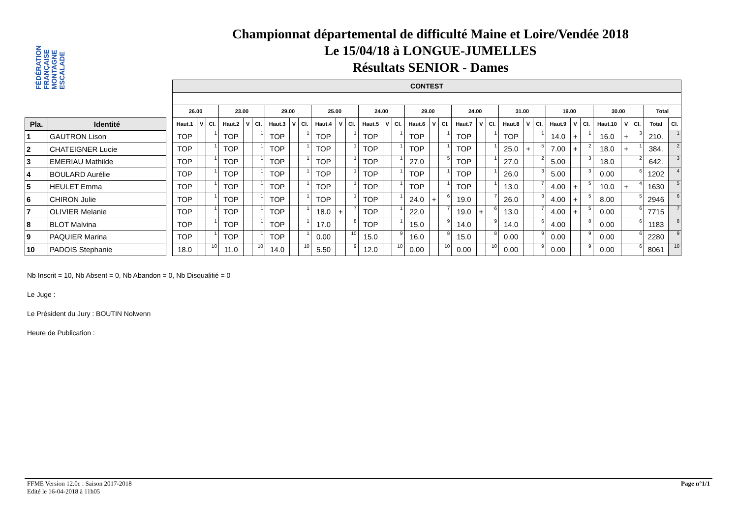FÉDÉRATION FRANÇAISE MONTAGNE ESCALADE
Championnat départemental de difficulté Maine et Loire/Vendée 2018
Le 15/04/18 à LONGUE-JUMELLES
Résultats SENIOR - Dames
| Pla. | Identité |
| --- | --- |
| 1 | GAUTRON Lison |
| 2 | CHATEIGNER Lucie |
| 3 | EMERIAU Mathilde |
| 4 | BOULARD Aurélie |
| 5 | HEULET Emma |
| 6 | CHIRON Julie |
| 7 | OLIVIER Melanie |
| 8 | BLOT Malvina |
| 9 | PAQUIER Marina |
| 10 | PADOIS Stephanie |
| CONTEST | | | | | | | | | | | | | | | | | | | | | | | | | | | | | | | |
| --- | --- | --- | --- | --- | --- | --- | --- | --- | --- | --- | --- | --- | --- | --- | --- | --- | --- | --- | --- | --- | --- | --- | --- | --- | --- | --- | --- | --- | --- | --- | --- |
| 26.00 | | | 23.00 | | | 29.00 | | | 25.00 | | | 24.00 | | | 29.00 | | | 24.00 | | | 31.00 | | | 19.00 | | | 30.00 | | | Total | |
| Haut.1 | V | Cl. | Haut.2 | V | Cl. | Haut.3 | V | Cl. | Haut.4 | V | Cl. | Haut.5 | V | Cl. | Haut.6 | V | Cl. | Haut.7 | V | Cl. | Haut.8 | V | Cl. | Haut.9 | V | Cl. | Haut.10 | V | Cl. | Total | Cl. |
| TOP | | 1 | TOP | | 1 | TOP | | 1 | TOP | | 1 | TOP | | 1 | TOP | | 1 | TOP | | 1 | TOP | | 1 | 14.0 | + | 1 | 16.0 | + | 3 | 210. | 1 |
| TOP | | 1 | TOP | | 1 | TOP | | 1 | TOP | | 1 | TOP | | 1 | TOP | | 1 | TOP | | 1 | 25.0 | + | 5 | 7.00 | + | 2 | 18.0 | + | 1 | 384. | 2 |
| TOP | | 1 | TOP | | 1 | TOP | | 1 | TOP | | 1 | TOP | | 1 | 27.0 | | 5 | TOP | | 1 | 27.0 | | 2 | 5.00 | | 3 | 18.0 | | 2 | 642. | 3 |
| TOP | | 1 | TOP | | 1 | TOP | | 1 | TOP | | 1 | TOP | | 1 | TOP | | 1 | TOP | | 1 | 26.0 | | 3 | 5.00 | | 3 | 0.00 | | 6 | 1202 | 4 |
| TOP | | 1 | TOP | | 1 | TOP | | 1 | TOP | | 1 | TOP | | 1 | TOP | | 1 | TOP | | 1 | 13.0 | | 7 | 4.00 | + | 5 | 10.0 | + | 4 | 1630 | 5 |
| TOP | | 1 | TOP | | 1 | TOP | | 1 | TOP | | 1 | TOP | | 1 | 24.0 | + | 6 | 19.0 | | 7 | 26.0 | | 3 | 4.00 | + | 5 | 8.00 | | 5 | 2946 | 6 |
| TOP | | 1 | TOP | | 1 | TOP | | 1 | 18.0 | + | 7 | TOP | | 1 | 22.0 | | 7 | 19.0 | + | 6 | 13.0 | | 7 | 4.00 | + | 5 | 0.00 | | 6 | 7715 | 7 |
| TOP | | 1 | TOP | | 1 | TOP | | 1 | 17.0 | | 8 | TOP | | 1 | 15.0 | | 9 | 14.0 | | 9 | 14.0 | | 6 | 4.00 | | 8 | 0.00 | | 6 | 1183 | 8 |
| TOP | | 1 | TOP | | 1 | TOP | | 1 | 0.00 | | 10 | 15.0 | | 9 | 16.0 | | 8 | 15.0 | | 8 | 0.00 | | 9 | 0.00 | | 9 | 0.00 | | 6 | 2280 | 9 |
| 18.0 | | 10 | 11.0 | | 10 | 14.0 | | 10 | 5.50 | | 9 | 12.0 | | 10 | 0.00 | | 10 | 0.00 | | 10 | 0.00 | | 9 | 0.00 | | 9 | 0.00 | | 6 | 8061 | 10 |
Nb Inscrit = 10, Nb Absent = 0, Nb Abandon = 0, Nb Disqualifié = 0
Le Juge :
Le Président du Jury : BOUTIN Nolwenn
Heure de Publication :
FFME Version 12.0c : Saison 2017-2018
Edité le 16-04-2018 à 11h05
Page n°1/1